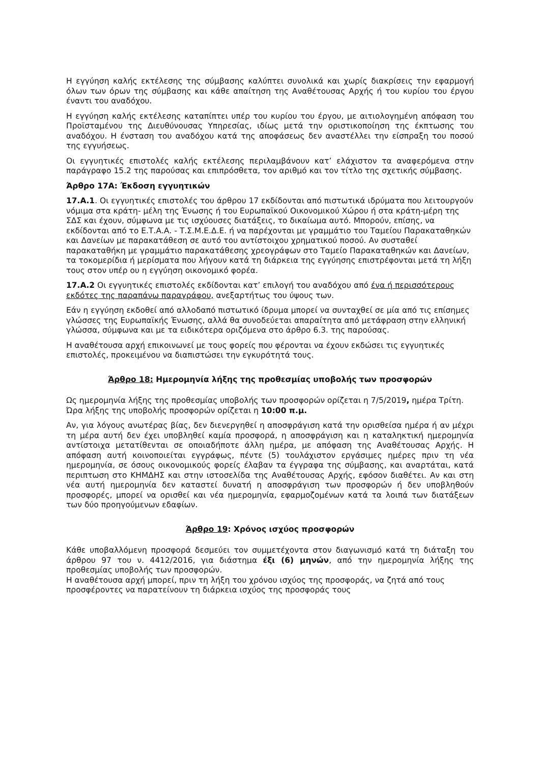Η εγγύηση καλής εκτέλεσης της σύμβασης καλύπτει συνολικά και χωρίς διακρίσεις την εφαρμογή όλων των όρων της σύμβασης και κάθε απαίτηση της Αναθέτουσας Αρχής ή του κυρίου του έργου έναντι του αναδόχου.
Η εγγύηση καλής εκτέλεσης καταπίπτει υπέρ του κυρίου του έργου, με αιτιολογημένη απόφαση του Προϊσταμένου της Διευθύνουσας Υπηρεσίας, ιδίως μετά την οριστικοποίηση της έκπτωσης του αναδόχου. Η ένσταση του αναδόχου κατά της αποφάσεως δεν αναστέλλει την είσπραξη του ποσού της εγγυήσεως.
Οι εγγυητικές επιστολές καλής εκτέλεσης περιλαμβάνουν κατ’ ελάχιστον τα αναφερόμενα στην παράγραφο 15.2 της παρούσας και επιπρόσθετα, τον αριθμό και τον τίτλο της σχετικής σύμβασης.
Άρθρο 17Α: Έκδοση εγγυητικών
17.Α.1. Οι εγγυητικές επιστολές του άρθρου 17 εκδίδονται από πιστωτικά ιδρύματα που λειτουργούν νόμιμα στα κράτη- μέλη της Ένωσης ή του Ευρωπαϊκού Οικονομικού Χώρου ή στα κράτη-μέρη της ΣΔΣ και έχουν, σύμφωνα με τις ισχύουσες διατάξεις, το δικαίωμα αυτό. Μπορούν, επίσης, να εκδίδονται από το Ε.Τ.Α.Α. - Τ.Σ.Μ.Ε.Δ.Ε. ή να παρέχονται με γραμμάτιο του Ταμείου Παρακαταθηκών και Δανείων με παρακατάθεση σε αυτό του αντίστοιχου χρηματικού ποσού. Αν συσταθεί παρακαταθήκη με γραμμάτιο παρακατάθεσης χρεογράφων στο Ταμείο Παρακαταθηκών και Δανείων, τα τοκομερίδια ή μερίσματα που λήγουν κατά τη διάρκεια της εγγύησης επιστρέφονται μετά τη λήξη τους στον υπέρ ου η εγγύηση οικονομικό φορέα.
17.Α.2 Οι εγγυητικές επιστολές εκδίδονται κατ’ επιλογή του αναδόχου από ένα ή περισσότερους εκδότες της παραπάνω παραγράφου, ανεξαρτήτως του ύψους των.
Εάν η εγγύηση εκδοθεί από αλλοδαπό πιστωτικό ίδρυμα μπορεί να συνταχθεί σε μία από τις επίσημες γλώσσες της Ευρωπαϊκής Ένωσης, αλλά θα συνοδεύεται απαραίτητα από μετάφραση στην ελληνική γλώσσα, σύμφωνα και με τα ειδικότερα οριζόμενα στο άρθρο 6.3. της παρούσας.
Η αναθέτουσα αρχή επικοινωνεί με τους φορείς που φέρονται να έχουν εκδώσει τις εγγυητικές επιστολές, προκειμένου να διαπιστώσει την εγκυρότητά τους.
Άρθρο 18: Ημερομηνία λήξης της προθεσμίας υποβολής των προσφορών
Ως ημερομηνία λήξης της προθεσμίας υποβολής των προσφορών ορίζεται η 7/5/2019, ημέρα Τρίτη. Ώρα λήξης της υποβολής προσφορών ορίζεται η 10:00 π.μ.
Αν, για λόγους ανωτέρας βίας, δεν διενεργηθεί η αποσφράγιση κατά την ορισθείσα ημέρα ή αν μέχρι τη μέρα αυτή δεν έχει υποβληθεί καμία προσφορά, η αποσφράγιση και η καταληκτική ημερομηνία αντίστοιχα μετατίθενται σε οποιαδήποτε άλλη ημέρα, με απόφαση της Αναθέτουσας Αρχής. Η απόφαση αυτή κοινοποιείται εγγράφως, πέντε (5) τουλάχιστον εργάσιμες ημέρες πριν τη νέα ημερομηνία, σε όσους οικονομικούς φορείς έλαβαν τα έγγραφα της σύμβασης, και αναρτάται, κατά περιπτωση στο ΚΗΜΔΗΣ και στην ιστοσελίδα της Αναθέτουσας Αρχής, εφόσον διαθέτει. Αν και στη νέα αυτή ημερομηνία δεν καταστεί δυνατή η αποσφράγιση των προσφορών ή δεν υποβληθούν προσφορές, μπορεί να ορισθεί και νέα ημερομηνία, εφαρμοζομένων κατά τα λοιπά των διατάξεων των δύο προηγούμενων εδαφίων.
Άρθρο 19: Χρόνος ισχύος προσφορών
Κάθε υποβαλλόμενη προσφορά δεσμεύει τον συμμετέχοντα στον διαγωνισμό κατά τη διάταξη του άρθρου 97 του ν. 4412/2016, για διάστημα έξι (6) μηνών, από την ημερομηνία λήξης της προθεσμίας υποβολής των προσφορών.
Η αναθέτουσα αρχή μπορεί, πριν τη λήξη του χρόνου ισχύος της προσφοράς, να ζητά από τους προσφέροντες να παρατείνουν τη διάρκεια ισχύος της προσφοράς τους